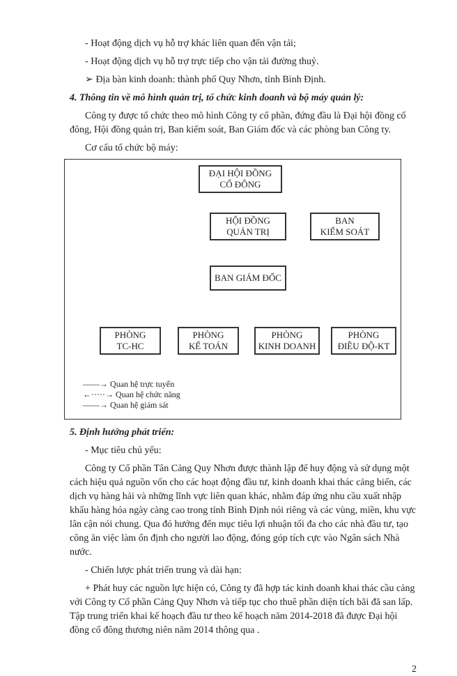- Hoạt động dịch vụ hỗ trợ khác liên quan đến vận tải;
- Hoạt động dịch vụ hỗ trợ trực tiếp cho vận tải đường thuỷ.
➢ Địa bàn kinh doanh: thành phố Quy Nhơn, tỉnh Bình Định.
4. Thông tin về mô hình quản trị, tổ chức kinh doanh và bộ máy quản lý:
Công ty được tổ chức theo mô hình Công ty cổ phần, đứng đầu là Đại hội đồng cổ đông, Hội đồng quản trị, Ban kiểm soát, Ban Giám đốc và các phòng ban Công ty.
Cơ cấu tổ chức bộ máy:
ĐẠI HỘI ĐỒNG
CỔ ĐÔNG
HỘI ĐỒNG
QUẢN TRỊ
BAN
KIỂM SOÁT
BAN GIÁM ĐỐC
PHÒNG
TC-HC
PHÒNG
KẾ TOÁN
PHÒNG
KINH DOANH
PHÒNG
ĐIỀU ĐỘ-KT
——→ Quan hệ trực tuyến
←·····→ Quan hệ chức năng
——→ Quan hệ giám sát
5. Định hướng phát triển:
- Mục tiêu chủ yếu:
Công ty Cổ phần Tân Cảng Quy Nhơn được thành lập để huy động và sử dụng một cách hiệu quả nguồn vốn cho các hoạt động đầu tư, kinh doanh khai thác cảng biển, các dịch vụ hàng hải và những lĩnh vực liên quan khác, nhằm đáp ứng nhu cầu xuất nhập khẩu hàng hóa ngày càng cao trong tỉnh Bình Định nói riêng và các vùng, miền, khu vực lân cận nói chung. Qua đó hướng đến mục tiêu lợi nhuận tối đa cho các nhà đầu tư, tạo công ăn việc làm ổn định cho người lao động, đóng góp tích cực vào Ngân sách Nhà nước.
- Chiến lược phát triển trung và dài hạn:
+ Phát huy các nguồn lực hiện có, Công ty đã hợp tác kinh doanh khai thác cầu cảng với Công ty Cổ phần Cảng Quy Nhơn và tiếp tục cho thuê phần diện tích bãi đã san lấp. Tập trung triển khai kế hoạch đầu tư theo kế hoạch năm 2014-2018 đã được Đại hội đồng cổ đông thương niên năm 2014 thông qua .
2